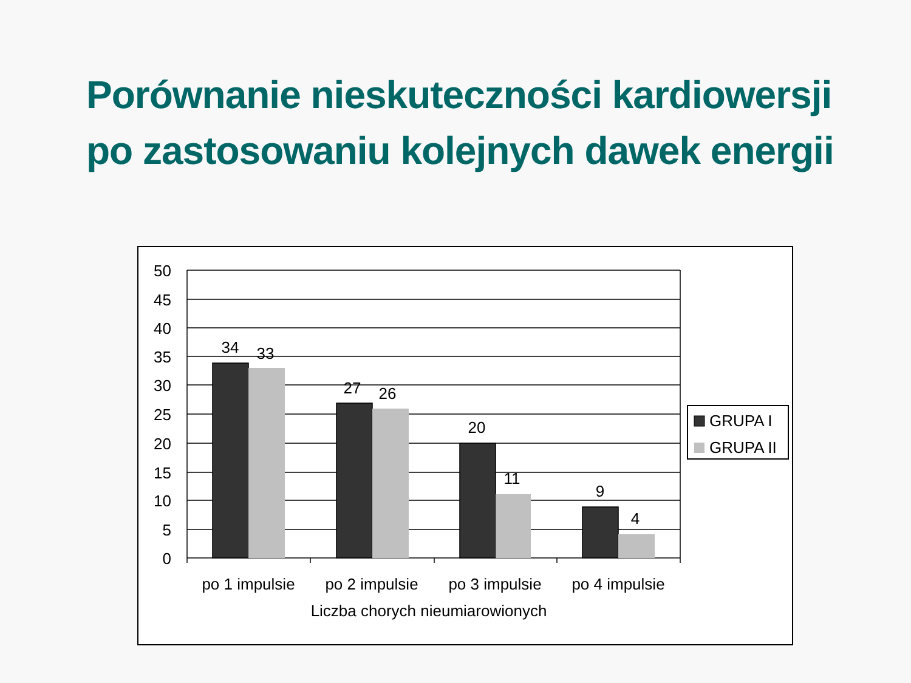Porównanie nieskuteczności kardiowersji
po zastosowaniu kolejnych dawek energii
50
45
40
35
30
25
20
15
10
5
0
34
33
27
26
20
11
9
4
po 1 impulsie
po 2 impulsie
po 3 impulsie
po 4 impulsie
Liczba chorych nieumiarowionych
GRUPA I
GRUPA II